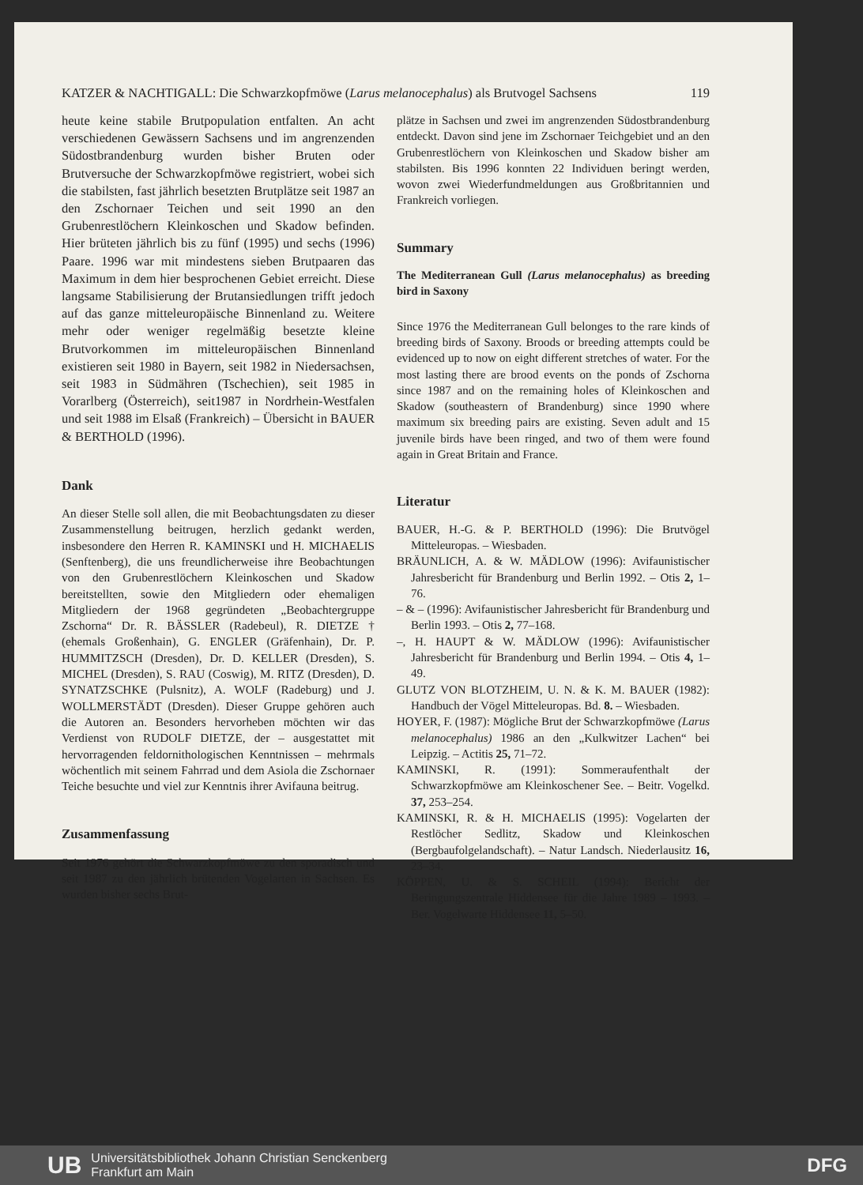KATZER & NACHTIGALL: Die Schwarzkopfmöwe (Larus melanocephalus) als Brutvogel Sachsens 119
heute keine stabile Brutpopulation entfalten. An acht verschiedenen Gewässern Sachsens und im angrenzenden Südostbrandenburg wurden bisher Bruten oder Brutversuche der Schwarzkopfmöwe registriert, wobei sich die stabilsten, fast jährlich besetzten Brutplätze seit 1987 an den Zschornaer Teichen und seit 1990 an den Grubenrestlöchern Kleinkoschen und Skadow befinden. Hier brüteten jährlich bis zu fünf (1995) und sechs (1996) Paare. 1996 war mit mindestens sieben Brutpaaren das Maximum in dem hier besprochenen Gebiet erreicht. Diese langsame Stabilisierung der Brutansiedlungen trifft jedoch auf das ganze mitteleuropäische Binnenland zu. Weitere mehr oder weniger regelmäßig besetzte kleine Brutvorkommen im mitteleuropäischen Binnenland existieren seit 1980 in Bayern, seit 1982 in Niedersachsen, seit 1983 in Südmähren (Tschechien), seit 1985 in Vorarlberg (Österreich), seit1987 in Nordrhein-Westfalen und seit 1988 im Elsaß (Frankreich) – Übersicht in BAUER & BERTHOLD (1996).
Dank
An dieser Stelle soll allen, die mit Beobachtungsdaten zu dieser Zusammenstellung beitrugen, herzlich gedankt werden, insbesondere den Herren R. KAMINSKI und H. MICHAELIS (Senftenberg), die uns freundlicherweise ihre Beobachtungen von den Grubenrestlöchern Kleinkoschen und Skadow bereitstellten, sowie den Mitgliedern oder ehemaligen Mitgliedern der 1968 gegründeten „Beobachtergruppe Zschorna“ Dr. R. BÄSSLER (Radebeul), R. DIETZE † (ehemals Großenhain), G. ENGLER (Gräfenhain), Dr. P. HUMMITZSCH (Dresden), Dr. D. KELLER (Dresden), S. MICHEL (Dresden), S. RAU (Coswig), M. RITZ (Dresden), D. SYNATZSCHKE (Pulsnitz), A. WOLF (Radeburg) und J. WOLLMERSTÄDT (Dresden). Dieser Gruppe gehören auch die Autoren an. Besonders hervorheben möchten wir das Verdienst von RUDOLF DIETZE, der – ausgestattet mit hervorragenden feldornithologischen Kenntnissen – mehrmals wöchentlich mit seinem Fahrrad und dem Asiola die Zschornaer Teiche besuchte und viel zur Kenntnis ihrer Avifauna beitrug.
Zusammenfassung
Seit 1976 gehört die Schwarzkopfmöwe zu den sporadisch und seit 1987 zu den jährlich brütenden Vogelarten in Sachsen. Es wurden bisher sechs Brut-
plätze in Sachsen und zwei im angrenzenden Südostbrandenburg entdeckt. Davon sind jene im Zschornaer Teichgebiet und an den Grubenrestlöchern von Kleinkoschen und Skadow bisher am stabilsten. Bis 1996 konnten 22 Individuen beringt werden, wovon zwei Wiederfundmeldungen aus Großbritannien und Frankreich vorliegen.
Summary
The Mediterranean Gull (Larus melanocephalus) as breeding bird in Saxony
Since 1976 the Mediterranean Gull belonges to the rare kinds of breeding birds of Saxony. Broods or breeding attempts could be evidenced up to now on eight different stretches of water. For the most lasting there are brood events on the ponds of Zschorna since 1987 and on the remaining holes of Kleinkoschen and Skadow (southeastern of Brandenburg) since 1990 where maximum six breeding pairs are existing. Seven adult and 15 juvenile birds have been ringed, and two of them were found again in Great Britain and France.
Literatur
BAUER, H.-G. & P. BERTHOLD (1996): Die Brutvögel Mitteleuropas. – Wiesbaden.
BRÄUNLICH, A. & W. MÄDLOW (1996): Avifaunistischer Jahresbericht für Brandenburg und Berlin 1992. – Otis 2, 1–76.
– & – (1996): Avifaunistischer Jahresbericht für Brandenburg und Berlin 1993. – Otis 2, 77–168.
–, H. HAUPT & W. MÄDLOW (1996): Avifaunistischer Jahresbericht für Brandenburg und Berlin 1994. – Otis 4, 1–49.
GLUTZ VON BLOTZHEIM, U. N. & K. M. BAUER (1982): Handbuch der Vögel Mitteleuropas. Bd. 8. – Wiesbaden.
HOYER, F. (1987): Mögliche Brut der Schwarzkopfmöwe (Larus melanocephalus) 1986 an den „Kulkwitzer Lachen“ bei Leipzig. – Actitis 25, 71–72.
KAMINSKI, R. (1991): Sommeraufenthalt der Schwarzkopfmöwe am Kleinkoschener See. – Beitr. Vogelkd. 37, 253–254.
KAMINSKI, R. & H. MICHAELIS (1995): Vogelarten der Restlöcher Sedlitz, Skadow und Kleinkoschen (Bergbaufolgelandschaft). – Natur Landsch. Niederlausitz 16, 23–34.
KÖPPEN, U. & S. SCHEIL (1994): Bericht der Beringungszentrale Hiddensee für die Jahre 1989 – 1993. – Ber. Vogelwarte Hiddensee 11, 5–50.
UB Universitätsbibliothek Johann Christian Senckenberg
Frankfurt am Main DFG